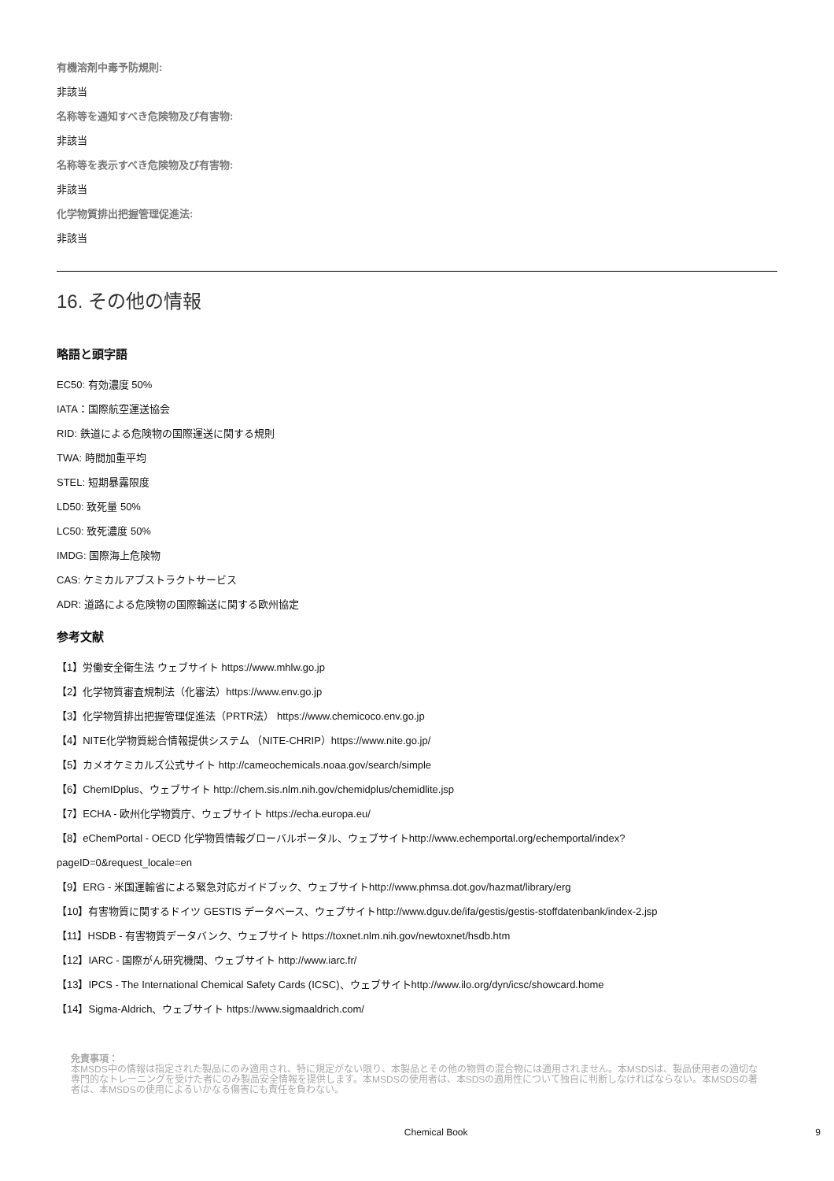有機溶剤中毒予防規則:
非該当
名称等を通知すべき危険物及び有害物:
非該当
名称等を表示すべき危険物及び有害物:
非該当
化学物質排出把握管理促進法:
非該当
16. その他の情報
略語と頭字語
EC50: 有効濃度 50%
IATA：国際航空運送協会
RID: 鉄道による危険物の国際運送に関する規則
TWA: 時間加重平均
STEL: 短期暴露限度
LD50: 致死量 50%
LC50: 致死濃度 50%
IMDG: 国際海上危険物
CAS: ケミカルアブストラクトサービス
ADR: 道路による危険物の国際輸送に関する欧州協定
参考文献
【1】労働安全衛生法 ウェブサイト https://www.mhlw.go.jp
【2】化学物質審査規制法（化審法）https://www.env.go.jp
【3】化学物質排出把握管理促進法（PRTR法） https://www.chemicoco.env.go.jp
【4】NITE化学物質総合情報提供システム （NITE-CHRIP）https://www.nite.go.jp/
【5】カメオケミカルズ公式サイト http://cameochemicals.noaa.gov/search/simple
【6】ChemIDplus、ウェブサイト http://chem.sis.nlm.nih.gov/chemidplus/chemidlite.jsp
【7】ECHA - 欧州化学物質庁、ウェブサイト https://echa.europa.eu/
【8】eChemPortal - OECD 化学物質情報グローバルポータル、ウェブサイトhttp://www.echemportal.org/echemportal/index?
pageID=0&request_locale=en
【9】ERG - 米国運輸省による緊急対応ガイドブック、ウェブサイトhttp://www.phmsa.dot.gov/hazmat/library/erg
【10】有害物質に関するドイツ GESTIS データベース、ウェブサイトhttp://www.dguv.de/ifa/gestis/gestis-stoffdatenbank/index-2.jsp
【11】HSDB - 有害物質データバンク、ウェブサイト https://toxnet.nlm.nih.gov/newtoxnet/hsdb.htm
【12】IARC - 国際がん研究機関、ウェブサイト http://www.iarc.fr/
【13】IPCS - The International Chemical Safety Cards (ICSC)、ウェブサイトhttp://www.ilo.org/dyn/icsc/showcard.home
【14】Sigma-Aldrich、ウェブサイト https://www.sigmaaldrich.com/
免責事項：
本MSDS中の情報は指定された製品にのみ適用され、特に規定がない限り、本製品とその他の物質の混合物には適用されません。本MSDSは、製品使用者の適切な専門的なトレーニングを受けた者にのみ製品安全情報を提供します。本MSDSの使用者は、本SDSの適用性について独自に判断しなければならない。本MSDSの著者は、本MSDSの使用によるいかなる傷害にも責任を負わない。
Chemical Book 9